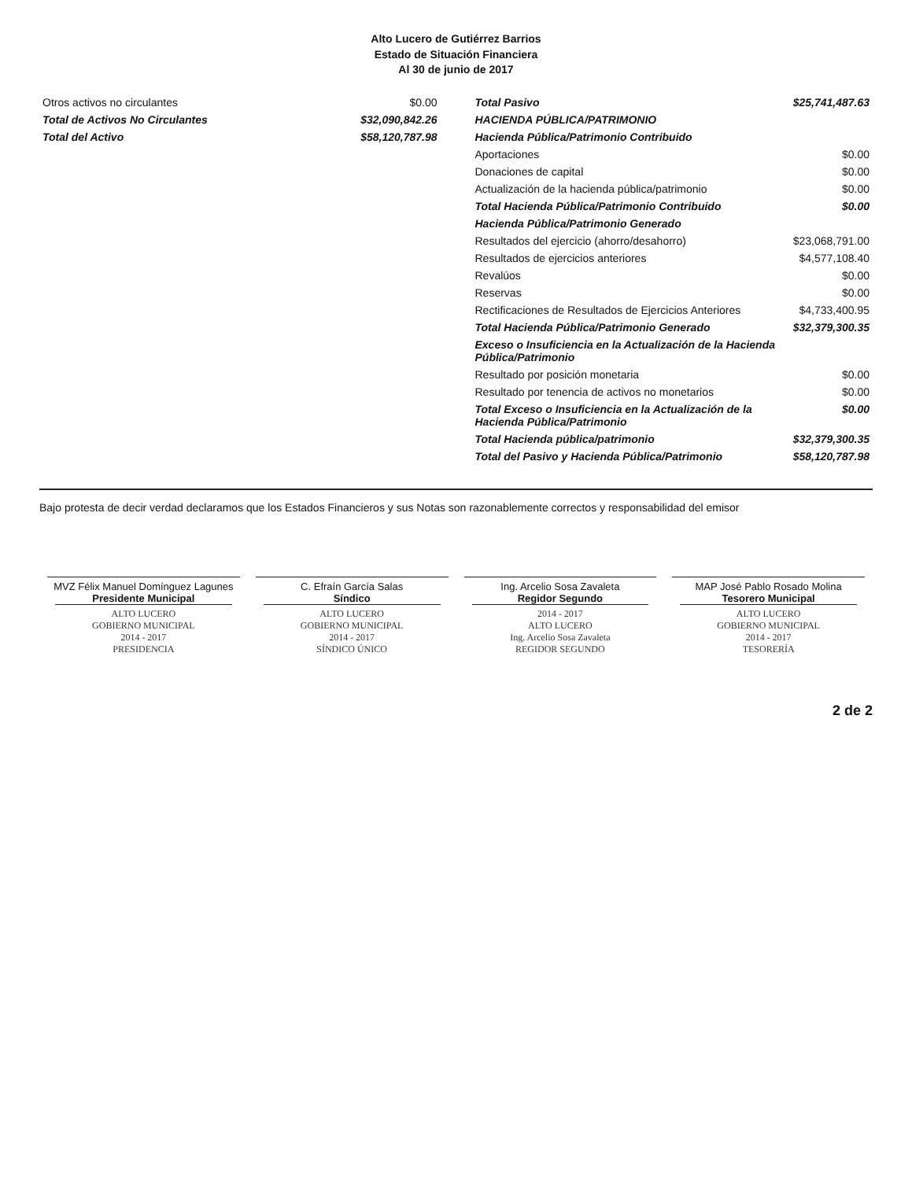Alto Lucero de Gutiérrez Barrios
Estado de Situación Financiera
Al 30 de junio de 2017
| Otros activos no circulantes | $0.00 |
| Total de Activos No Circulantes | $32,090,842.26 |
| Total del Activo | $58,120,787.98 |
| Total Pasivo | $25,741,487.63 |
| HACIENDA PÚBLICA/PATRIMONIO | |
| Hacienda Pública/Patrimonio Contribuido | |
| Aportaciones | $0.00 |
| Donaciones de capital | $0.00 |
| Actualización de la hacienda pública/patrimonio | $0.00 |
| Total Hacienda Pública/Patrimonio Contribuido | $0.00 |
| Hacienda Pública/Patrimonio Generado | |
| Resultados del ejercicio (ahorro/desahorro) | $23,068,791.00 |
| Resultados de ejercicios anteriores | $4,577,108.40 |
| Revalúos | $0.00 |
| Reservas | $0.00 |
| Rectificaciones de Resultados de Ejercicios Anteriores | $4,733,400.95 |
| Total Hacienda Pública/Patrimonio Generado | $32,379,300.35 |
| Exceso o Insuficiencia en la Actualización de la Hacienda Pública/Patrimonio | |
| Resultado por posición monetaria | $0.00 |
| Resultado por tenencia de activos no monetarios | $0.00 |
| Total Exceso o Insuficiencia en la Actualización de la Hacienda Pública/Patrimonio | $0.00 |
| Total Hacienda pública/patrimonio | $32,379,300.35 |
| Total del Pasivo y Hacienda Pública/Patrimonio | $58,120,787.98 |
Bajo protesta de decir verdad declaramos que los Estados Financieros y sus Notas son razonablemente correctos y responsabilidad del emisor
MVZ Félix Manuel Domínguez Lagunes
Presidente Municipal
ALTO LUCERO
GOBIERNO MUNICIPAL
2014 - 2017
PRESIDENCIA
C. Efraín García Salas
Síndico
ALTO LUCERO
GOBIERNO MUNICIPAL
2014 - 2017
SÍNDICO ÚNICO
Ing. Arcelio Sosa Zavaleta
Regidor Segundo
2014 - 2017
ALTO LUCERO
Ing. Arcelio Sosa Zavaleta
REGIDOR SEGUNDO
MAP José Pablo Rosado Molina
Tesorero Municipal
ALTO LUCERO
GOBIERNO MUNICIPAL
2014 - 2017
TESORERÍA
2 de 2